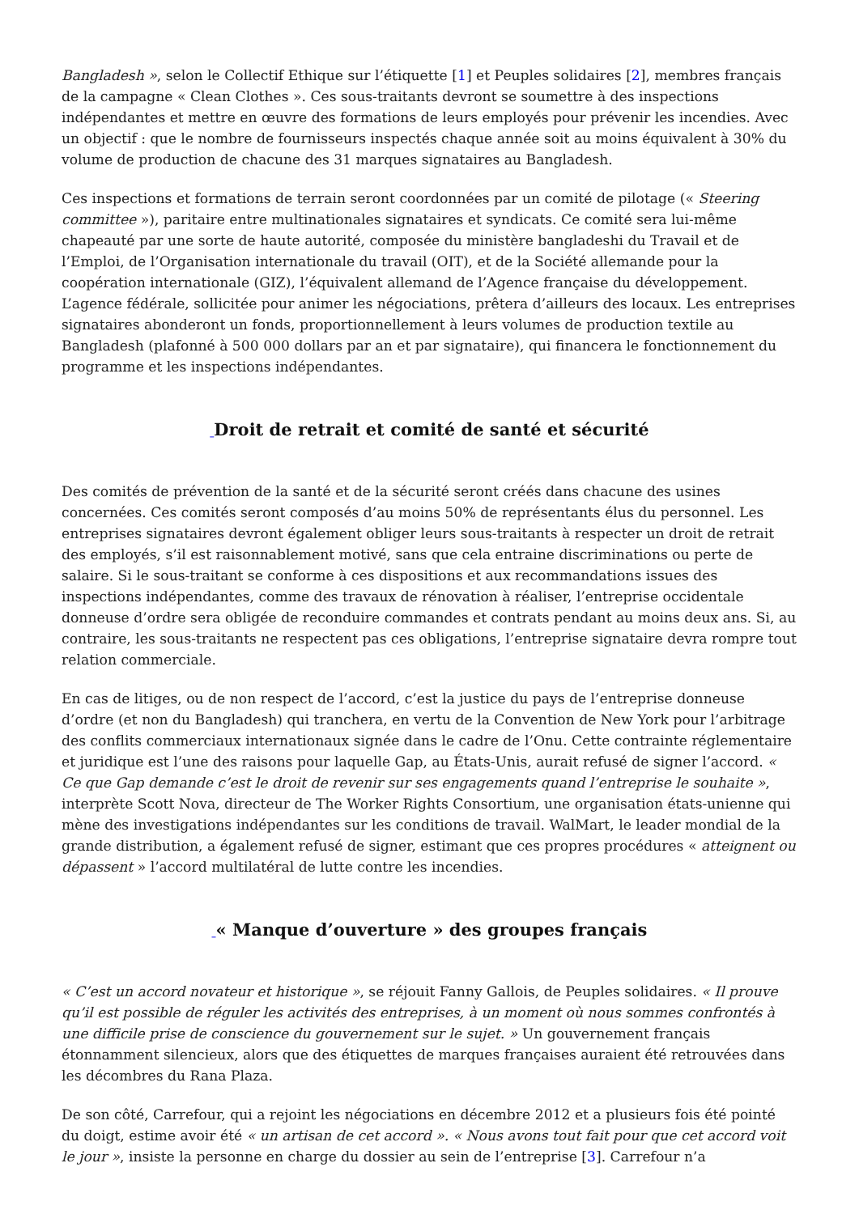Bangladesh », selon le Collectif Ethique sur l’étiquette [1] et Peuples solidaires [2], membres français de la campagne « Clean Clothes ». Ces sous-traitants devront se soumettre à des inspections indépendantes et mettre en œuvre des formations de leurs employés pour prévenir les incendies. Avec un objectif : que le nombre de fournisseurs inspectés chaque année soit au moins équivalent à 30% du volume de production de chacune des 31 marques signataires au Bangladesh.
Ces inspections et formations de terrain seront coordonnées par un comité de pilotage (« Steering committee »), paritaire entre multinationales signataires et syndicats. Ce comité sera lui-même chapeauté par une sorte de haute autorité, composée du ministère bangladeshi du Travail et de l’Emploi, de l’Organisation internationale du travail (OIT), et de la Société allemande pour la coopération internationale (GIZ), l’équivalent allemand de l’Agence française du développement. L’agence fédérale, sollicitée pour animer les négociations, prêtera d’ailleurs des locaux. Les entreprises signataires abonderont un fonds, proportionnellement à leurs volumes de production textile au Bangladesh (plafonné à 500 000 dollars par an et par signataire), qui financera le fonctionnement du programme et les inspections indépendantes.
_Droit de retrait et comité de santé et sécurité
Des comités de prévention de la santé et de la sécurité seront créés dans chacune des usines concernées. Ces comités seront composés d’au moins 50% de représentants élus du personnel. Les entreprises signataires devront également obliger leurs sous-traitants à respecter un droit de retrait des employés, s’il est raisonnablement motivé, sans que cela entraine discriminations ou perte de salaire. Si le sous-traitant se conforme à ces dispositions et aux recommandations issues des inspections indépendantes, comme des travaux de rénovation à réaliser, l’entreprise occidentale donneuse d’ordre sera obligée de reconduire commandes et contrats pendant au moins deux ans. Si, au contraire, les sous-traitants ne respectent pas ces obligations, l’entreprise signataire devra rompre tout relation commerciale.
En cas de litiges, ou de non respect de l’accord, c’est la justice du pays de l’entreprise donneuse d’ordre (et non du Bangladesh) qui tranchera, en vertu de la Convention de New York pour l’arbitrage des conflits commerciaux internationaux signée dans le cadre de l’Onu. Cette contrainte réglementaire et juridique est l’une des raisons pour laquelle Gap, au États-Unis, aurait refusé de signer l’accord. « Ce que Gap demande c’est le droit de revenir sur ses engagements quand l’entreprise le souhaite », interprète Scott Nova, directeur de The Worker Rights Consortium, une organisation états-unienne qui mène des investigations indépendantes sur les conditions de travail. WalMart, le leader mondial de la grande distribution, a également refusé de signer, estimant que ces propres procédures « atteignent ou dépassent » l’accord multilatéral de lutte contre les incendies.
_« Manque d’ouverture » des groupes français
« C’est un accord novateur et historique », se réjouit Fanny Gallois, de Peuples solidaires. « Il prouve qu’il est possible de réguler les activités des entreprises, à un moment où nous sommes confrontés à une difficile prise de conscience du gouvernement sur le sujet. » Un gouvernement français étonnamment silencieux, alors que des étiquettes de marques françaises auraient été retrouvées dans les décombres du Rana Plaza.
De son côté, Carrefour, qui a rejoint les négociations en décembre 2012 et a plusieurs fois été pointé du doigt, estime avoir été « un artisan de cet accord ». « Nous avons tout fait pour que cet accord voit le jour », insiste la personne en charge du dossier au sein de l’entreprise [3]. Carrefour n’a